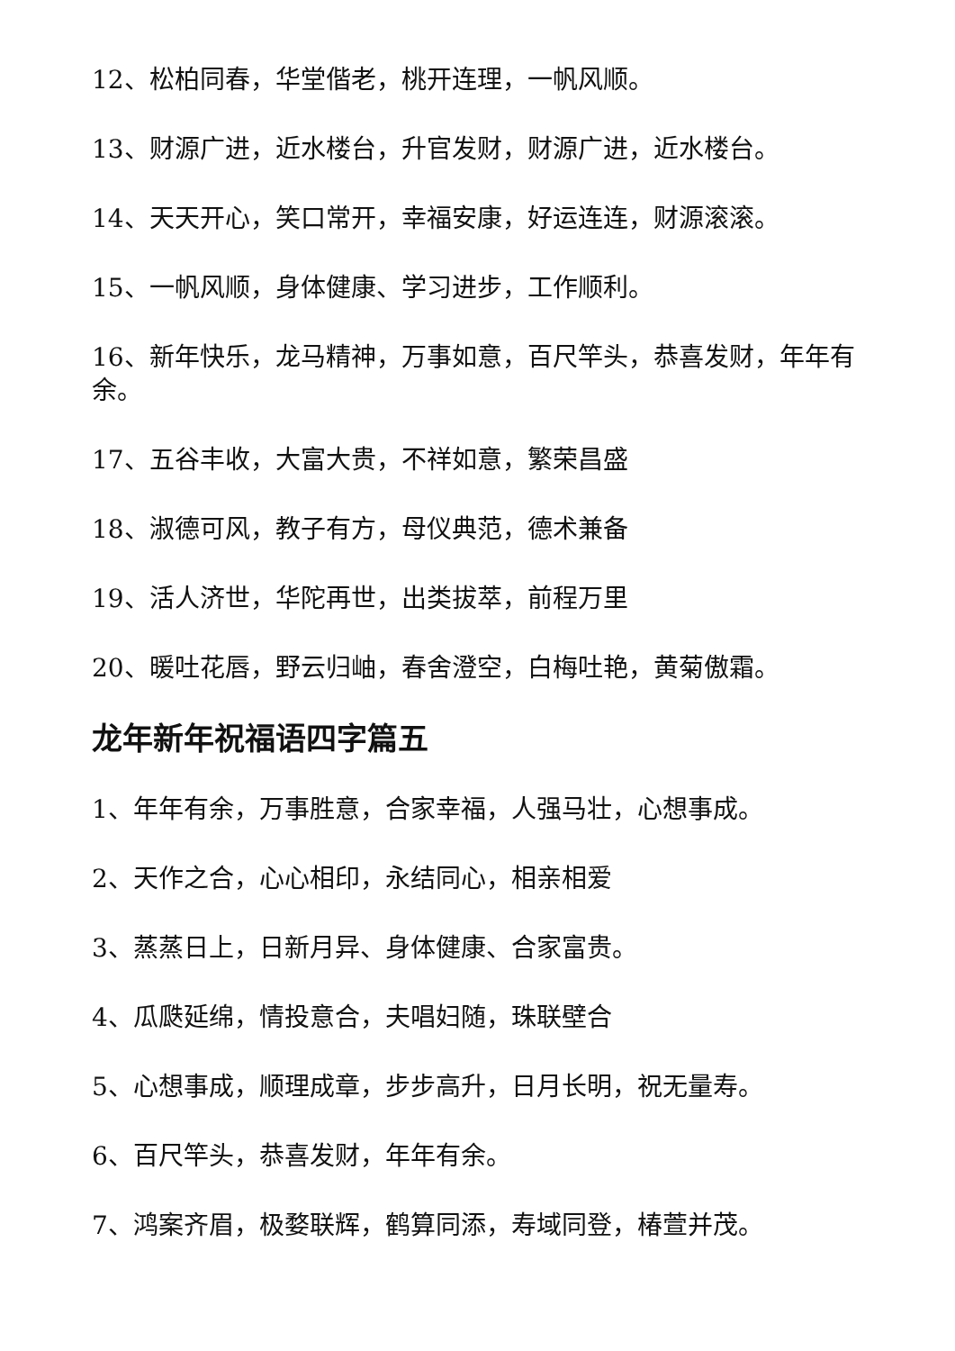12、松柏同春，华堂偕老，桃开连理，一帆风顺。
13、财源广进，近水楼台，升官发财，财源广进，近水楼台。
14、天天开心，笑口常开，幸福安康，好运连连，财源滚滚。
15、一帆风顺，身体健康、学习进步，工作顺利。
16、新年快乐，龙马精神，万事如意，百尺竿头，恭喜发财，年年有余。
17、五谷丰收，大富大贵，不祥如意，繁荣昌盛
18、淑德可风，教子有方，母仪典范，德术兼备
19、活人济世，华陀再世，出类拔萃，前程万里
20、暖吐花唇，野云归岫，春舍澄空，白梅吐艳，黄菊傲霜。
龙年新年祝福语四字篇五
1、年年有余，万事胜意，合家幸福，人强马壮，心想事成。
2、天作之合，心心相印，永结同心，相亲相爱
3、蒸蒸日上，日新月异、身体健康、合家富贵。
4、瓜瓞延绵，情投意合，夫唱妇随，珠联壁合
5、心想事成，顺理成章，步步高升，日月长明，祝无量寿。
6、百尺竿头，恭喜发财，年年有余。
7、鸿案齐眉，极婺联辉，鹤算同添，寿域同登，椿萱并茂。